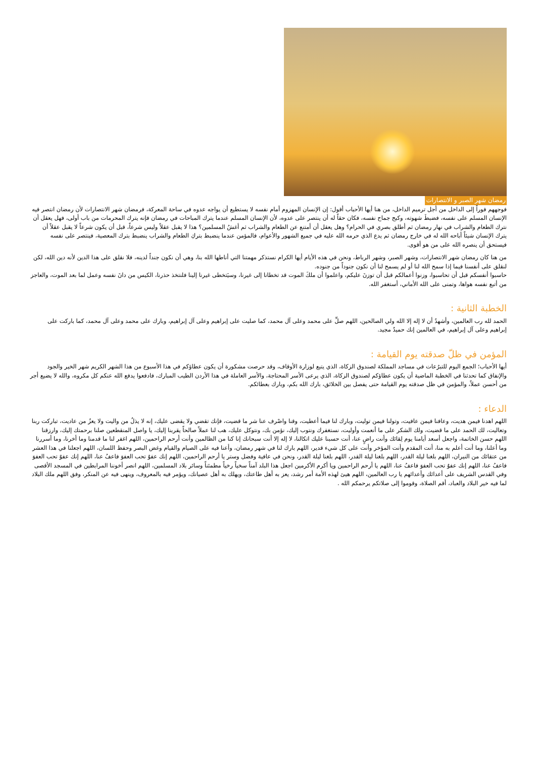رمضان شهر الصبر و الانتصارات
فوجههم فوراً إلى الداخل من أجل ترميم الداخل، من هنا أيها الأحباب أقول: إن الإنسان المهزوم أمام نفسه لا يستطيع أن يواجه عدوه في ساحة المعركة، فرمضان شهر الانتصارات لأن رمضان انتصر فيه الإنسان المسلم على نفسه، فضبطَ شهوته، وكبح جماح نفسه، فكان حقاً له أن ينتصر على عدوه، لأن الإنسان المسلم عندما يترك المباحات في رمضان فإنه يترك المحرمات من باب أولى، فهل يعقل أن نترك الطعام والشراب في نهار رمضان ثم أطلق بصري في الحرام؟ وهل يعقل أن أمتنع عن الطعام والشراب ثم أغشُ المسلمين؟ هذا لا يقبل عقلاً وليس شرعاً، قبل أن يكون شرعاً لا يقبل عقلاً أن يترك الإنسان شيئاً أباحه الله له في خارج رمضان ثم يدع الذي حرمه الله عليه في جميع الشهور والأعوام، فالمؤمن عندما ينضبط بتركِ الطعام والشراب ينضبط بترك المعصية، فينتصر على نفسه فيستحق أن ينصره الله على من هو أقوى.
من هنا كان رمضان شهر الانتصارات، وشهر الصبر، وشهر الرباط، ونحن في هذه الأيام أيها الكرام نستذكر مهمتنا التي أناطها الله بنا، وهي أن نكون جنداً لدينه، فلا نقلق على هذا الدين لأنه دين الله، لكن لنقلق على أنفسنا فيما إذا سمح الله لنا أو لم يسمح لنا أن نكون جنوداً من جنوده.
حاسبوا أنفسكم قبل أن تحاسبوا، وزنوا أعمالكم قبل أن توزنَ عليكم، واعلموا أن ملكَ الموت قد تخطانا إلى غيرنا، وسيَتخطى غيرنا إلينا فلنتخذ حذرنا، الكيس من دانَ نفسه وعمل لما بعد الموت، والعاجز من أتبع نفسه هواها، وتمنى على الله الأماني، أستغفر الله.
الخطبة الثانية :
الحمد لله رب العالمين، وأشهدُ أن لا إله إلا الله ولي الصالحين، اللهم صلِّ على محمد وعلى آل محمد، كما صليت على إبراهيم وعلى آل إبراهيم، وبارك على محمد وعلى آل محمد، كما باركت على إبراهيم وعلى آل إبراهيم، في العالمين إنك حميدٌ مجيد.
المؤمن في ظلّ صدقته يوم القيامة :
أيها الأحباب؛ الجمع اليوم للتبرُعات في مساجد المملكة لصندوق الزكاة، الذي يتبع لوزارة الأوقاف، وقد حرصت مشكورة أن يكون عطاؤكم في هذا الأسبوع من هذا الشهر الكريم شهر الخير والجود والإنفاق كما تحدثنا في الخطبة الماضية أن يكون عطاؤكم لصندوق الزكاة، الذي يرعى الأسر المحتاجة، والأسر العاملة في هذا الأردن الطيب المبارك، فادفعوا يدفع الله عنكم كل مكروه، والله لا يضيع أجر من أحسن عملاً، والمؤمن في ظل صدقته يوم القيامة حتى يفصل بين الخلائق، بارك الله بكم، وبارك بعطائكم.
الدعاء :
اللهم اهدنا فيمن هديت، وعافنا فيمن عافيت، وتولنا فيمن توليت، وبارك لنا فيما أعطيت، وقنا واصْرف عنا شر ما قضيت، فإنك تقضي ولا يقضى عليك، إنه لا يذلُ من واليت ولا يعزُ من عاديت، تباركت ربنا وتعاليت، لك الحمد على ما قضيت، ولك الشكر على ما أنعمت وأوليت، نستغفرك ونتوب إليك، نؤمن بك، ونتوكل عليك، هب لنا عملاً صالحاً يقربنا إليك، يا واصل المنقطعين صلنا برحمتك إليك، وارزقنا اللهم حسن الخاتمة، واجعل أسعد أيامنا يوم لِقائك وأنت راضٍ عنا، أنت حسبنا عليك اتكالنا، لا إله إلا أنت سبحانك إنا كنا من الظالمين وأنت أرحم الراحمين، اللهم اغفر لنا ما قدمنا وما أخرنا، وما أسررنا وما أعلنا، وما أنت أعلم به منا، أنت المقدم وأنت المؤخر وأنت على كل شيء قدير، اللهم بارك لنا في شهر رمضان، وأعنا فيه على الصيام والقيام وغض البصر وحفظ اللسان، اللهم اجعلنا في هذا العشر من عتقائك من النيران، اللهم بلغنا ليلة القدر، اللهم بلغنا ليلة القدر، اللهم بلغنا ليلة القدر، ونحن في عافية وفضل وستر يا أرحم الراحمين، اللهم إنك عفوٌ تحب العفوَ فاعفُ عنا، اللهم إنك عفوٌ تحب العفوَ فاعفُ عنا، اللهم إنك عفوٌ تحب العفوَ فاعفُ عنا، اللهم يا أرحم الراحمين ويا أكرم الأكرمين اجعل هذا البلد آمناً سخياً رخياً مطمئناً وسائر بلاد المسلمين، اللهم انصر أخوننا المرابطين في المسجد الأقصى وفي القدس الشريف على أعدائك وأعدائهم يا رب العالمين، اللهم هيئ لهذه الأمة أمر رشد، يعز به أهل طاعتك، ويهلك به أهل عصيانك، ويؤمر فيه بالمعروف، وينهى فيه عن المنكر، وفق اللهم ملك البلاد لما فيه خير البلاد والعباد، أقم الصلاة، وقوموا إلى صلاتكم يرحمكم الله .